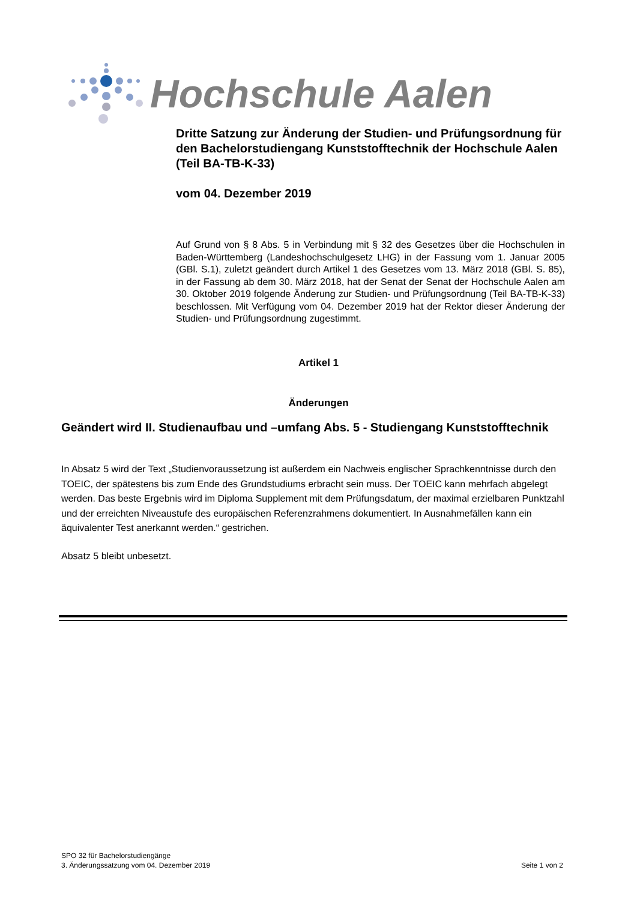Hochschule Aalen
Dritte Satzung zur Änderung der Studien- und Prüfungsordnung für den Bachelorstudiengang Kunststofftechnik der Hochschule Aalen (Teil BA-TB-K-33)
vom 04. Dezember 2019
Auf Grund von § 8 Abs. 5 in Verbindung mit § 32 des Gesetzes über die Hochschulen in Baden-Württemberg (Landeshochschulgesetz LHG) in der Fassung vom 1. Januar 2005 (GBl. S.1), zuletzt geändert durch Artikel 1 des Gesetzes vom 13. März 2018 (GBl. S. 85), in der Fassung ab dem 30. März 2018, hat der Senat der Senat der Hochschule Aalen am 30. Oktober 2019 folgende Änderung zur Studien- und Prüfungsordnung (Teil BA-TB-K-33) beschlossen. Mit Verfügung vom 04. Dezember 2019 hat der Rektor dieser Änderung der Studien- und Prüfungsordnung zugestimmt.
Artikel 1
Änderungen
Geändert wird II. Studienaufbau und –umfang Abs. 5 - Studiengang Kunststofftechnik
In Absatz 5 wird der Text „Studienvoraussetzung ist außerdem ein Nachweis englischer Sprachkenntnisse durch den TOEIC, der spätestens bis zum Ende des Grundstudiums erbracht sein muss. Der TOEIC kann mehrfach abgelegt werden. Das beste Ergebnis wird im Diploma Supplement mit dem Prüfungsdatum, der maximal erzielbaren Punktzahl und der erreichten Niveaustufe des europäischen Referenzrahmens dokumentiert. In Ausnahmefällen kann ein äquivalenter Test anerkannt werden.“ gestrichen.
Absatz 5 bleibt unbesetzt.
SPO 32 für Bachelorstudiengänge
3. Änderungssatzung vom 04. Dezember 2019 Seite 1 von 2